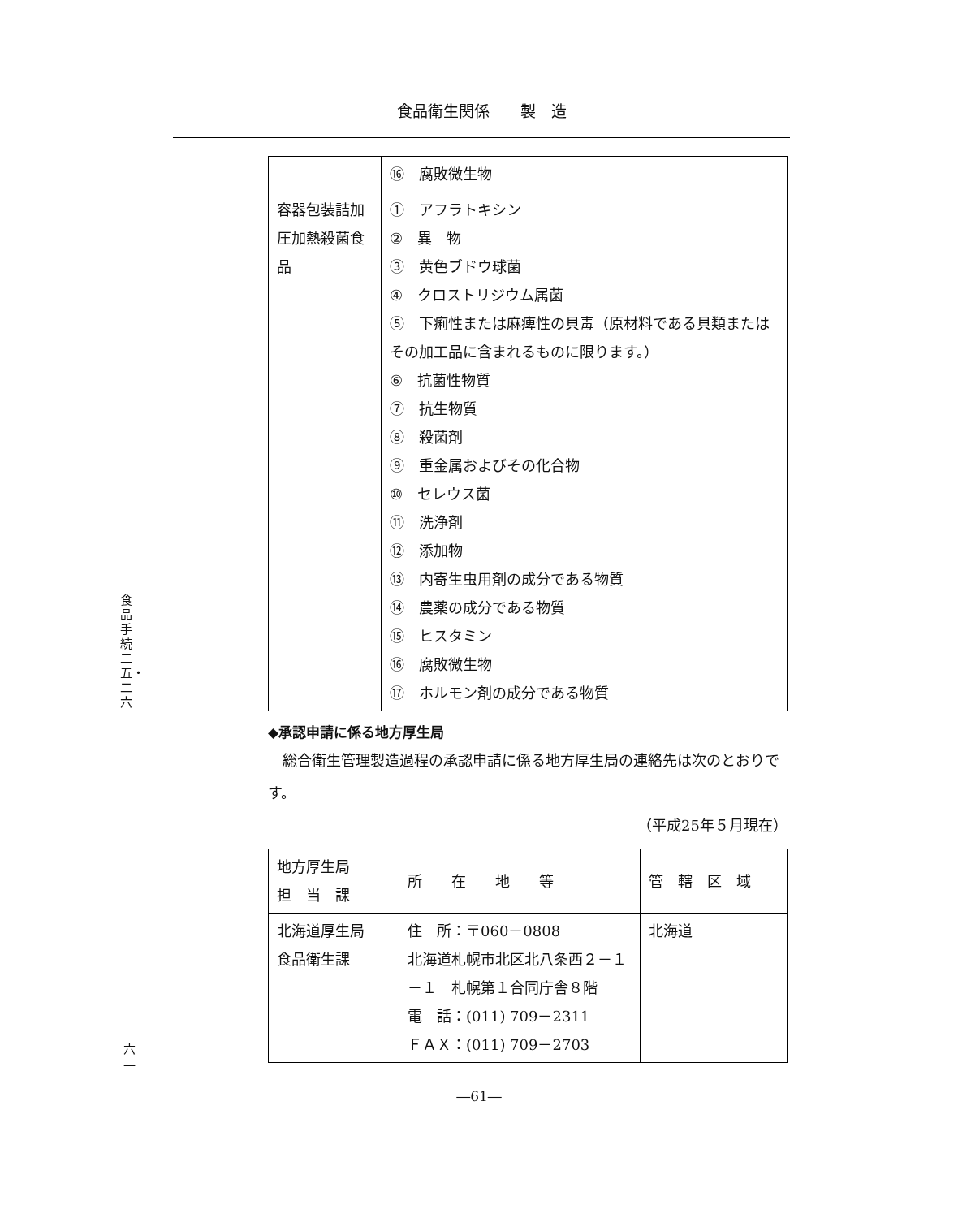食品衛生関係　　製　造
食品手続二五・二六
六一
| | ⑯ 腐敗微生物 |
| 容器包装詰加圧加熱殺菌食品 | ① アフラトキシン ② 異 物 ③ 黄色ブドウ球菌 ④ クロストリジウム属菌 ⑤ 下痢性または麻痺性の貝毒（原材料である貝類またはその加工品に含まれるものに限ります。） ⑥ 抗菌性物質 ⑦ 抗生物質 ⑧ 殺菌剤 ⑨ 重金属およびその化合物 ⑩ セレウス菌 ⑪ 洗浄剤 ⑫ 添加物 ⑬ 内寄生虫用剤の成分である物質 ⑭ 農薬の成分である物質 ⑮ ヒスタミン ⑯ 腐敗微生物 ⑰ ホルモン剤の成分である物質 |
◆承認申請に係る地方厚生局
　総合衛生管理製造過程の承認申請に係る地方厚生局の連絡先は次のとおりです。
（平成25年５月現在）
| 地方厚生局 担 当 課 | 所 在 地 等 | 管 轄 区 域 |
| 北海道厚生局 食品衛生課 | 住 所：〒060－0808 北海道札幌市北区北八条西２－１－１ 札幌第１合同庁舎８階 電 話：(011) 709－2311 ＦＡＸ：(011) 709－2703 | 北海道 |
―61―